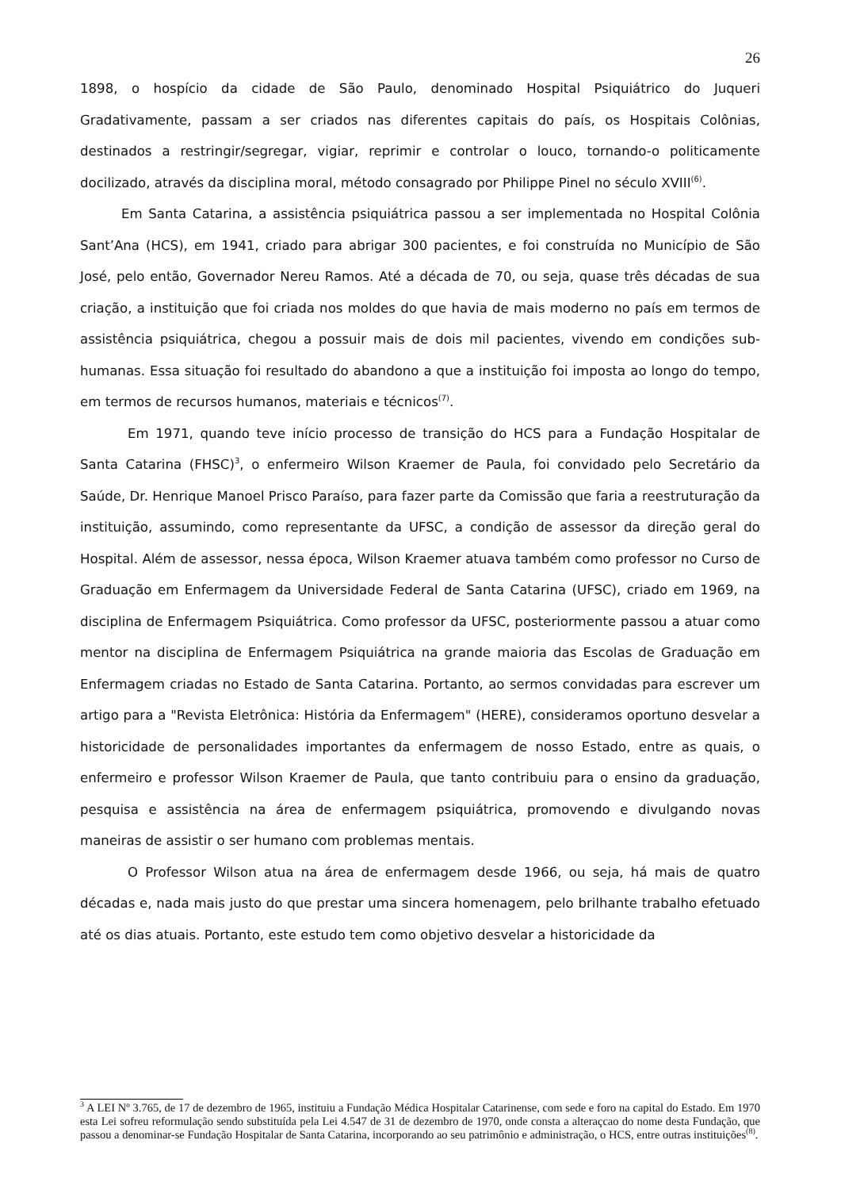26
1898, o hospício da cidade de São Paulo, denominado Hospital Psiquiátrico do Juqueri Gradativamente, passam a ser criados nas diferentes capitais do país, os Hospitais Colônias, destinados a restringir/segregar, vigiar, reprimir e controlar o louco, tornando-o politicamente docilizado, através da disciplina moral, método consagrado por Philippe Pinel no século XVIII<sup>(6)</sup>.
Em Santa Catarina, a assistência psiquiátrica passou a ser implementada no Hospital Colônia Sant’Ana (HCS), em 1941, criado para abrigar 300 pacientes, e foi construída no Município de São José, pelo então, Governador Nereu Ramos. Até a década de 70, ou seja, quase três décadas de sua criação, a instituição que foi criada nos moldes do que havia de mais moderno no país em termos de assistência psiquiátrica, chegou a possuir mais de dois mil pacientes, vivendo em condições sub-humanas. Essa situação foi resultado do abandono a que a instituição foi imposta ao longo do tempo, em termos de recursos humanos, materiais e técnicos<sup>(7)</sup>.
Em 1971, quando teve início processo de transição do HCS para a Fundação Hospitalar de Santa Catarina (FHSC)<sup>3</sup>, o enfermeiro Wilson Kraemer de Paula, foi convidado pelo Secretário da Saúde, Dr. Henrique Manoel Prisco Paraíso, para fazer parte da Comissão que faria a reestruturação da instituição, assumindo, como representante da UFSC, a condição de assessor da direção geral do Hospital. Além de assessor, nessa época, Wilson Kraemer atuava também como professor no Curso de Graduação em Enfermagem da Universidade Federal de Santa Catarina (UFSC), criado em 1969, na disciplina de Enfermagem Psiquiátrica. Como professor da UFSC, posteriormente passou a atuar como mentor na disciplina de Enfermagem Psiquiátrica na grande maioria das Escolas de Graduação em Enfermagem criadas no Estado de Santa Catarina. Portanto, ao sermos convidadas para escrever um artigo para a "Revista Eletrônica: História da Enfermagem" (HERE), consideramos oportuno desvelar a historicidade de personalidades importantes da enfermagem de nosso Estado, entre as quais, o enfermeiro e professor Wilson Kraemer de Paula, que tanto contribuiu para o ensino da graduação, pesquisa e assistência na área de enfermagem psiquiátrica, promovendo e divulgando novas maneiras de assistir o ser humano com problemas mentais.
O Professor Wilson atua na área de enfermagem desde 1966, ou seja, há mais de quatro décadas e, nada mais justo do que prestar uma sincera homenagem, pelo brilhante trabalho efetuado até os dias atuais. Portanto, este estudo tem como objetivo desvelar a historicidade da
<sup>3</sup> A LEI Nº 3.765, de 17 de dezembro de 1965, instituiu a Fundação Médica Hospitalar Catarinense, com sede e foro na capital do Estado. Em 1970 esta Lei sofreu reformulação sendo substituída pela Lei 4.547 de 31 de dezembro de 1970, onde consta a alteraçcao do nome desta Fundação, que passou a denominar-se Fundação Hospitalar de Santa Catarina, incorporando ao seu patrimônio e administração, o HCS, entre outras instituições<sup>(8)</sup>.